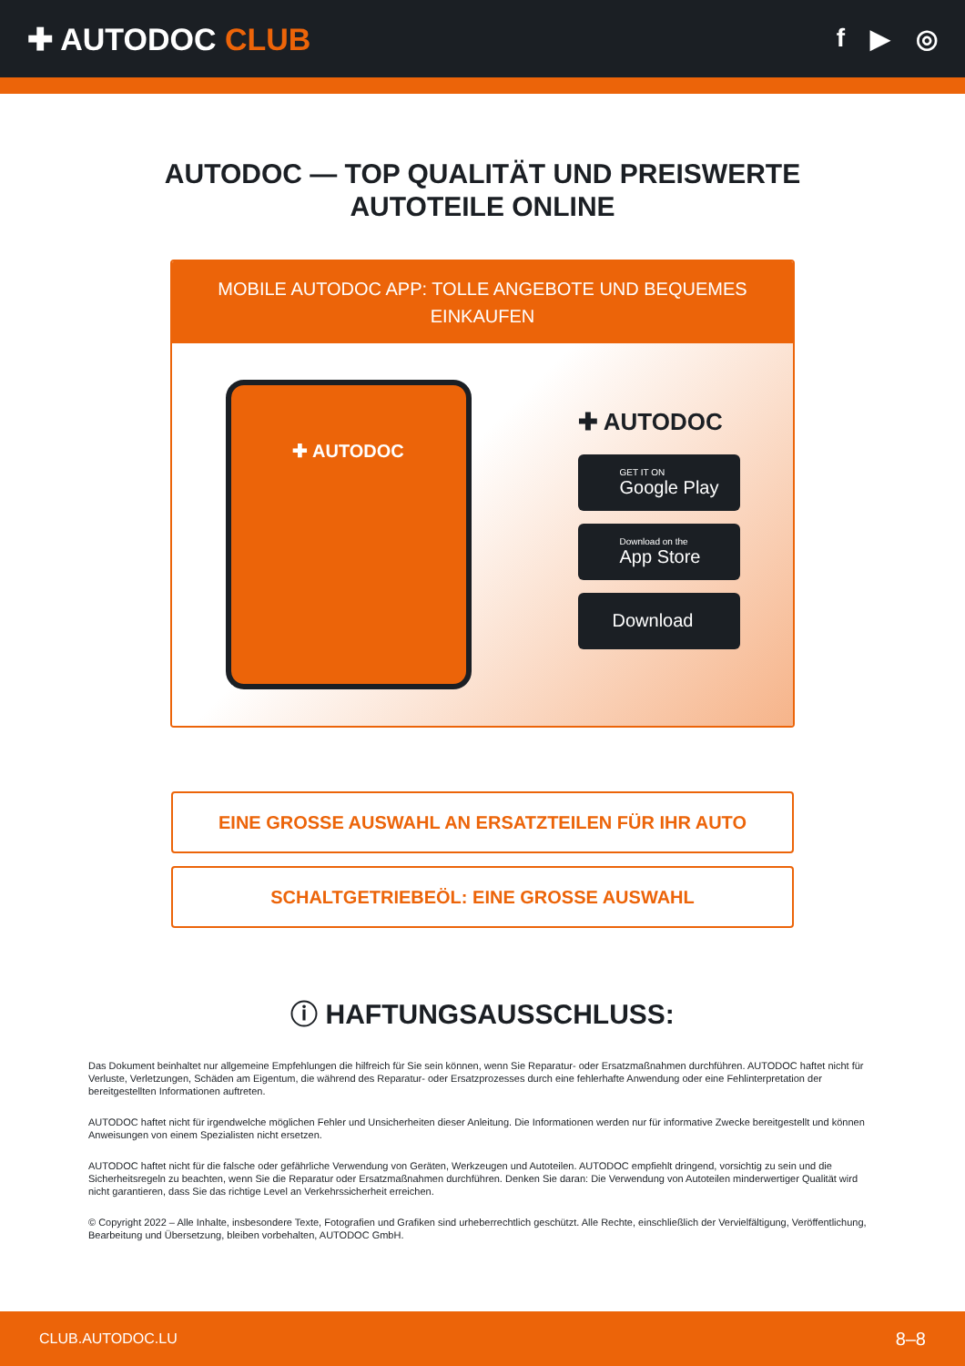✚ AUTODOC CLUB
f ▶ ◎
AUTODOC — TOP QUALITÄT UND PREISWERTE
AUTOTEILE ONLINE
MOBILE AUTODOC APP: TOLLE ANGEBOTE UND BEQUEMES EINKAUFEN
✚ AUTODOC
✚ AUTODOC
GET IT ON
Google Play
Download on the
App Store
Download
EINE GROSSE AUSWAHL AN ERSATZTEILEN FÜR IHR AUTO
SCHALTGETRIEBEÖL: EINE GROSSE AUSWAHL
ⓘ HAFTUNGSAUSSCHLUSS:
Das Dokument beinhaltet nur allgemeine Empfehlungen die hilfreich für Sie sein können, wenn Sie Reparatur- oder Ersatzmaßnahmen durchführen. AUTODOC haftet nicht für Verluste, Verletzungen, Schäden am Eigentum, die während des Reparatur- oder Ersatzprozesses durch eine fehlerhafte Anwendung oder eine Fehlinterpretation der bereitgestellten Informationen auftreten.
AUTODOC haftet nicht für irgendwelche möglichen Fehler und Unsicherheiten dieser Anleitung. Die Informationen werden nur für informative Zwecke bereitgestellt und können Anweisungen von einem Spezialisten nicht ersetzen.
AUTODOC haftet nicht für die falsche oder gefährliche Verwendung von Geräten, Werkzeugen und Autoteilen. AUTODOC empfiehlt dringend, vorsichtig zu sein und die Sicherheitsregeln zu beachten, wenn Sie die Reparatur oder Ersatzmaßnahmen durchführen. Denken Sie daran: Die Verwendung von Autoteilen minderwertiger Qualität wird nicht garantieren, dass Sie das richtige Level an Verkehrssicherheit erreichen.
© Copyright 2022 – Alle Inhalte, insbesondere Texte, Fotografien und Grafiken sind urheberrechtlich geschützt. Alle Rechte, einschließlich der Vervielfältigung, Veröffentlichung, Bearbeitung und Übersetzung, bleiben vorbehalten, AUTODOC GmbH.
CLUB.AUTODOC.LU 8–8